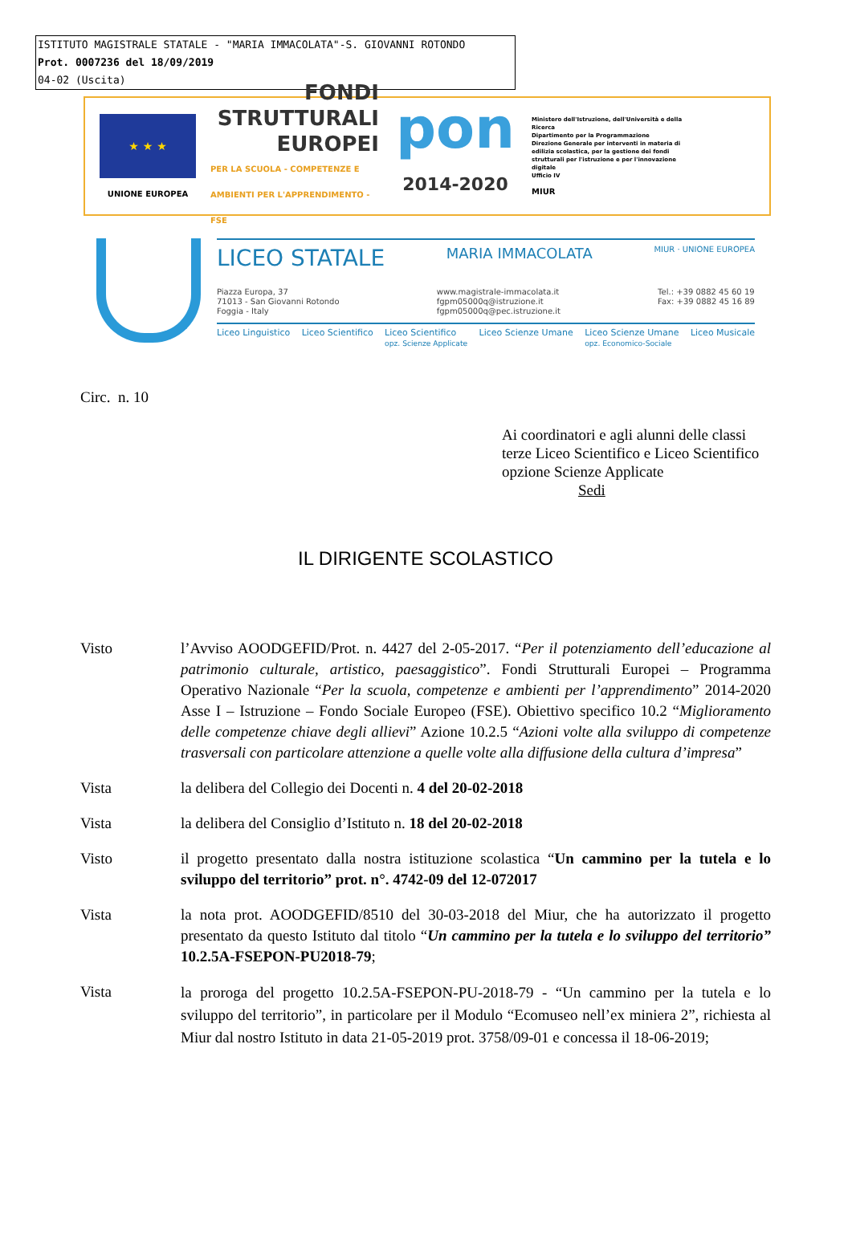ISTITUTO MAGISTRALE STATALE - "MARIA IMMACOLATA"-S. GIOVANNI ROTONDO
Prot. 0007236 del 18/09/2019
04-02 (Uscita)
★ ★ ★
UNIONE EUROPEA
FONDI
STRUTTURALI
EUROPEI
PER LA SCUOLA - COMPETENZE E AMBIENTI PER L'APPRENDIMENTO - FSE
pon
2014-2020
Ministero dell'Istruzione, dell'Università e della Ricerca
Dipartimento per la Programmazione
Direzione Generale per interventi in materia di edilizia scolastica, per la gestione dei fondi strutturali per l'istruzione e per l'innovazione digitale
Ufficio IV
MIUR
LICEO STATALE MARIA IMMACOLATA MIUR · UNIONE EUROPEA
Piazza Europa, 37
71013 - San Giovanni Rotondo
Foggia - Italy
www.magistrale-immacolata.it
fgpm05000q@istruzione.it
fgpm05000q@pec.istruzione.it
Tel.: +39 0882 45 60 19
Fax: +39 0882 45 16 89
Liceo Linguistico Liceo Scientifico Liceo Scientifico
opz. Scienze Applicate Liceo Scienze Umane Liceo Scienze Umane
opz. Economico-Sociale Liceo Musicale
Circ. n. 10
Ai coordinatori e agli alunni delle classi terze Liceo Scientifico e Liceo Scientifico opzione Scienze Applicate
Sedi
IL DIRIGENTE SCOLASTICO
Visto l’Avviso AOODGEFID/Prot. n. 4427 del 2-05-2017. “Per il potenziamento dell’educazione al patrimonio culturale, artistico, paesaggistico”. Fondi Strutturali Europei – Programma Operativo Nazionale “Per la scuola, competenze e ambienti per l’apprendimento” 2014-2020 Asse I – Istruzione – Fondo Sociale Europeo (FSE). Obiettivo specifico 10.2 “Miglioramento delle competenze chiave degli allievi” Azione 10.2.5 “Azioni volte alla sviluppo di competenze trasversali con particolare attenzione a quelle volte alla diffusione della cultura d’impresa”
Vista la delibera del Collegio dei Docenti n. 4 del 20-02-2018
Vista la delibera del Consiglio d’Istituto n. 18 del 20-02-2018
Visto il progetto presentato dalla nostra istituzione scolastica “Un cammino per la tutela e lo sviluppo del territorio” prot. n°. 4742-09 del 12-072017
Vista la nota prot. AOODGEFID/8510 del 30-03-2018 del Miur, che ha autorizzato il progetto presentato da questo Istituto dal titolo “Un cammino per la tutela e lo sviluppo del territorio” 10.2.5A-FSEPON-PU2018-79;
Vista
la proroga del progetto 10.2.5A-FSEPON-PU-2018-79 - “Un cammino per la tutela e lo sviluppo del territorio”, in particolare per il Modulo “Ecomuseo nell’ex miniera 2”, richiesta al Miur dal nostro Istituto in data 21-05-2019 prot. 3758/09-01 e concessa il 18-06-2019;